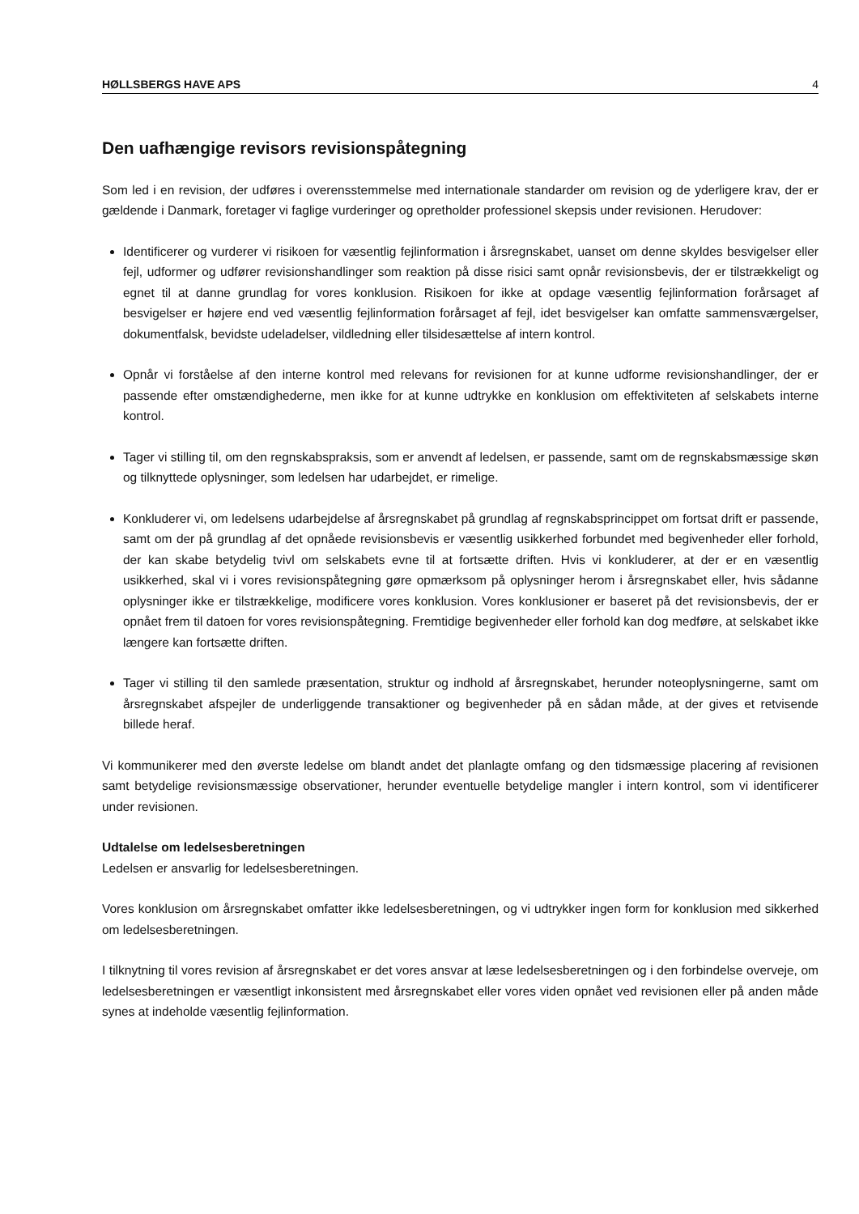HØLLSBERGS HAVE APS 4
Den uafhængige revisors revisionspåtegning
Som led i en revision, der udføres i overensstemmelse med internationale standarder om revision og de yderligere krav, der er gældende i Danmark, foretager vi faglige vurderinger og opretholder professionel skepsis under revisionen. Herudover:
Identificerer og vurderer vi risikoen for væsentlig fejlinformation i årsregnskabet, uanset om denne skyldes besvigelser eller fejl, udformer og udfører revisionshandlinger som reaktion på disse risici samt opnår revisionsbevis, der er tilstrækkeligt og egnet til at danne grundlag for vores konklusion. Risikoen for ikke at opdage væsentlig fejlinformation forårsaget af besvigelser er højere end ved væsentlig fejlinformation forårsaget af fejl, idet besvigelser kan omfatte sammensværgelser, dokumentfalsk, bevidste udeladelser, vildledning eller tilsidesættelse af intern kontrol.
Opnår vi forståelse af den interne kontrol med relevans for revisionen for at kunne udforme revisionshandlinger, der er passende efter omstændighederne, men ikke for at kunne udtrykke en konklusion om effektiviteten af selskabets interne kontrol.
Tager vi stilling til, om den regnskabspraksis, som er anvendt af ledelsen, er passende, samt om de regnskabsmæssige skøn og tilknyttede oplysninger, som ledelsen har udarbejdet, er rimelige.
Konkluderer vi, om ledelsens udarbejdelse af årsregnskabet på grundlag af regnskabsprincippet om fortsat drift er passende, samt om der på grundlag af det opnåede revisionsbevis er væsentlig usikkerhed forbundet med begivenheder eller forhold, der kan skabe betydelig tvivl om selskabets evne til at fortsætte driften. Hvis vi konkluderer, at der er en væsentlig usikkerhed, skal vi i vores revisionspåtegning gøre opmærksom på oplysninger herom i årsregnskabet eller, hvis sådanne oplysninger ikke er tilstrækkelige, modificere vores konklusion. Vores konklusioner er baseret på det revisionsbevis, der er opnået frem til datoen for vores revisionspåtegning. Fremtidige begivenheder eller forhold kan dog medføre, at selskabet ikke længere kan fortsætte driften.
Tager vi stilling til den samlede præsentation, struktur og indhold af årsregnskabet, herunder noteoplysningerne, samt om årsregnskabet afspejler de underliggende transaktioner og begivenheder på en sådan måde, at der gives et retvisende billede heraf.
Vi kommunikerer med den øverste ledelse om blandt andet det planlagte omfang og den tidsmæssige placering af revisionen samt betydelige revisionsmæssige observationer, herunder eventuelle betydelige mangler i intern kontrol, som vi identificerer under revisionen.
Udtalelse om ledelsesberetningen
Ledelsen er ansvarlig for ledelsesberetningen.
Vores konklusion om årsregnskabet omfatter ikke ledelsesberetningen, og vi udtrykker ingen form for konklusion med sikkerhed om ledelsesberetningen.
I tilknytning til vores revision af årsregnskabet er det vores ansvar at læse ledelsesberetningen og i den forbindelse overveje, om ledelsesberetningen er væsentligt inkonsistent med årsregnskabet eller vores viden opnået ved revisionen eller på anden måde synes at indeholde væsentlig fejlinformation.